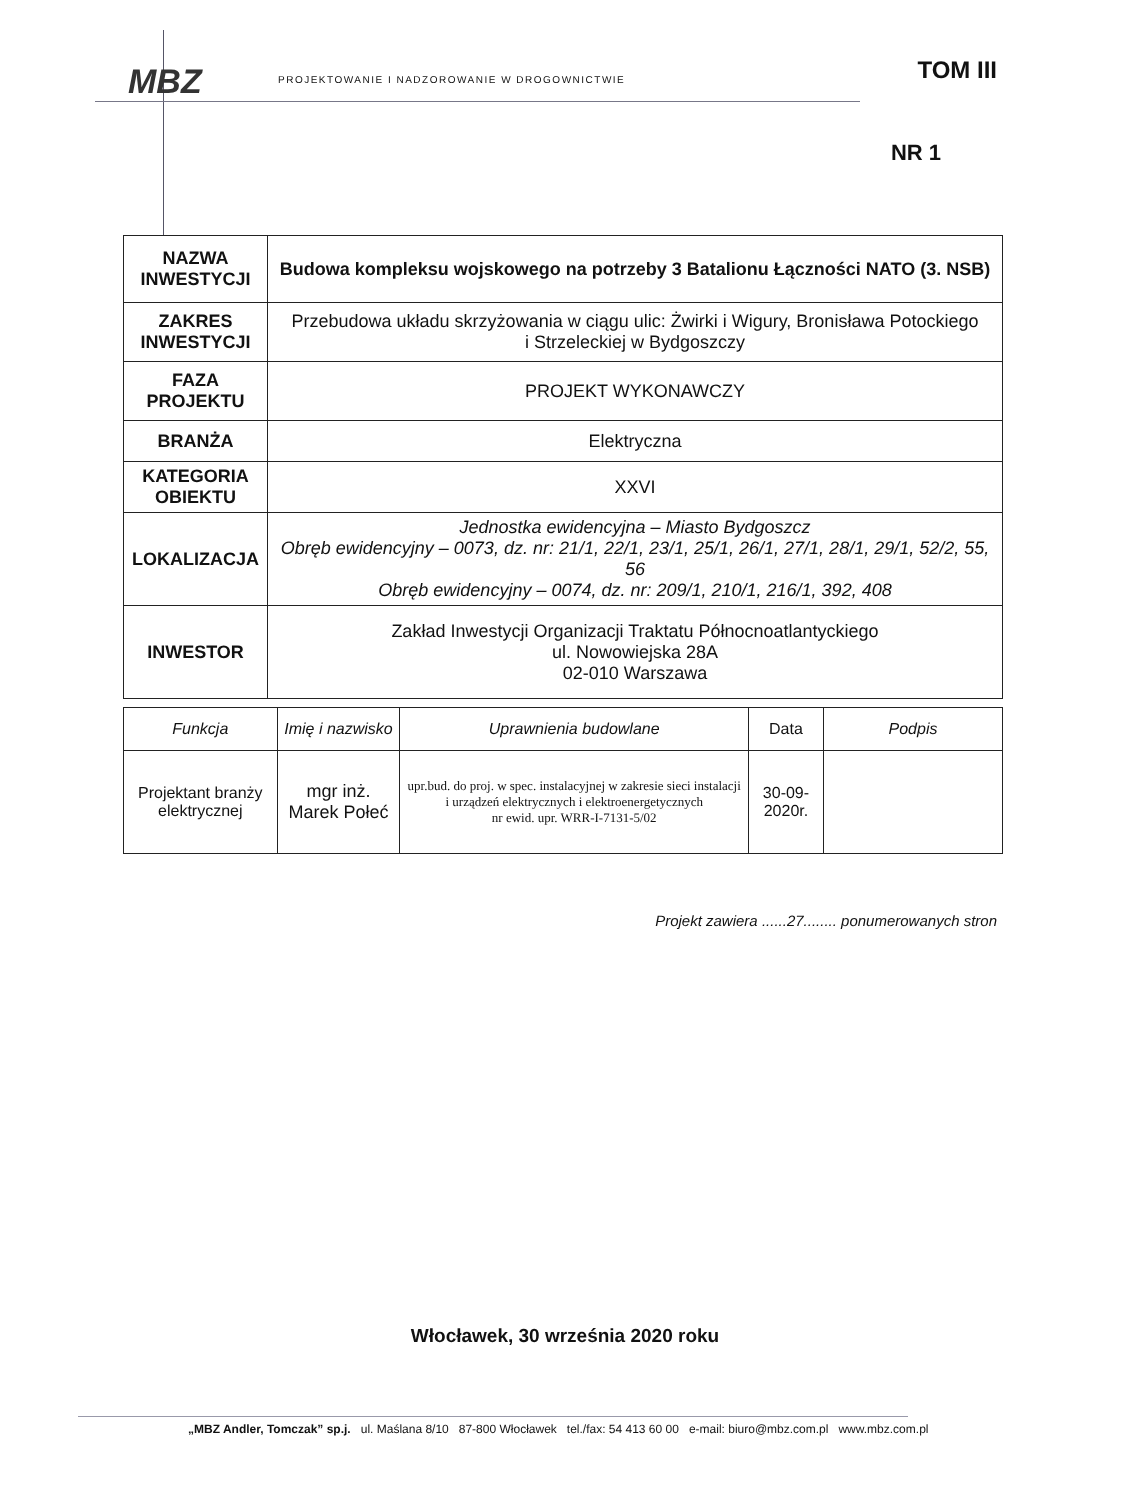MBZ
PROJEKTOWANIE I NADZOROWANIE W DROGOWNICTWIE
TOM III
NR 1
| NAZWA INWESTYCJI | Budowa kompleksu wojskowego na potrzeby 3 Batalionu Łączności NATO (3. NSB) |
| ZAKRES INWESTYCJI | Przebudowa układu skrzyżowania w ciągu ulic: Żwirki i Wigury, Bronisława Potockiego i Strzeleckiej w Bydgoszczy |
| FAZA PROJEKTU | PROJEKT WYKONAWCZY |
| BRANŻA | Elektryczna |
| KATEGORIA OBIEKTU | XXVI |
| LOKALIZACJA | Jednostka ewidencyjna – Miasto Bydgoszcz Obręb ewidencyjny – 0073, dz. nr: 21/1, 22/1, 23/1, 25/1, 26/1, 27/1, 28/1, 29/1, 52/2, 55, 56 Obręb ewidencyjny – 0074, dz. nr: 209/1, 210/1, 216/1, 392, 408 |
| INWESTOR | Zakład Inwestycji Organizacji Traktatu Północnoatlantyckiego ul. Nowowiejska 28A 02-010 Warszawa |
| Funkcja | Imię i nazwisko | Uprawnienia budowlane | Data | Podpis |
| --- | --- | --- | --- | --- |
| Projektant branży elektrycznej | mgr inż. Marek Połeć | upr.bud. do proj. w spec. instalacyjnej w zakresie sieci instalacji i urządzeń elektrycznych i elektroenergetycznych nr ewid. upr. WRR-I-7131-5/02 | 30-09-2020r. | |
Projekt zawiera ......27........ ponumerowanych stron
Włocławek, 30 września 2020 roku
„MBZ Andler, Tomczak” sp.j. ul. Maślana 8/10 87-800 Włocławek tel./fax: 54 413 60 00 e-mail: biuro@mbz.com.pl www.mbz.com.pl